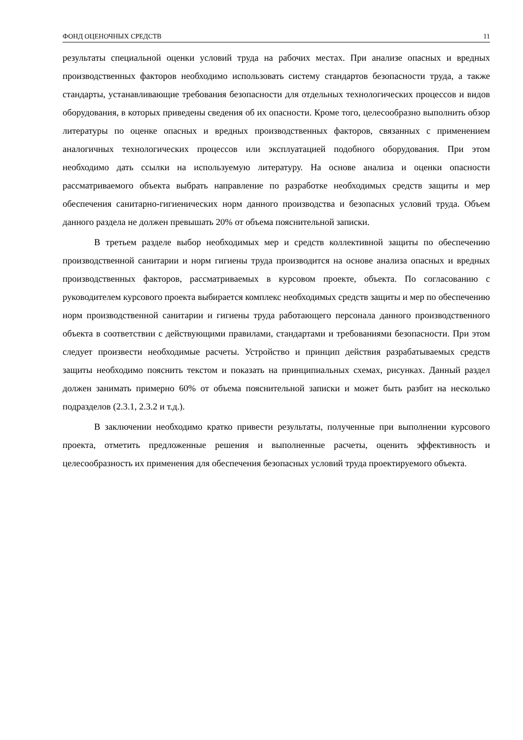ФОНД ОЦЕНОЧНЫХ СРЕДСТВ 11
результаты специальной оценки условий труда на рабочих местах. При анализе опасных и вредных производственных факторов необходимо использовать систему стандартов безопасности труда, а также стандарты, устанавливающие требования безопасности для отдельных технологических процессов и видов оборудования, в которых приведены сведения об их опасности. Кроме того, целесообразно выполнить обзор литературы по оценке опасных и вредных производственных факторов, связанных с применением аналогичных технологических процессов или эксплуатацией подобного оборудования. При этом необходимо дать ссылки на используемую литературу. На основе анализа и оценки опасности рассматриваемого объекта выбрать направление по разработке необходимых средств защиты и мер обеспечения санитарно-гигиенических норм данного производства и безопасных условий труда. Объем данного раздела не должен превышать 20% от объема пояснительной записки.
В третьем разделе выбор необходимых мер и средств коллективной защиты по обеспечению производственной санитарии и норм гигиены труда производится на основе анализа опасных и вредных производственных факторов, рассматриваемых в курсовом проекте, объекта. По согласованию с руководителем курсового проекта выбирается комплекс необходимых средств защиты и мер по обеспечению норм производственной санитарии и гигиены труда работающего персонала данного производственного объекта в соответствии с действующими правилами, стандартами и требованиями безопасности. При этом следует произвести необходимые расчеты. Устройство и принцип действия разрабатываемых средств защиты необходимо пояснить текстом и показать на принципиальных схемах, рисунках. Данный раздел должен занимать примерно 60% от объема пояснительной записки и может быть разбит на несколько подразделов (2.3.1, 2.3.2 и т.д.).
В заключении необходимо кратко привести результаты, полученные при выполнении курсового проекта, отметить предложенные решения и выполненные расчеты, оценить эффективность и целесообразность их применения для обеспечения безопасных условий труда проектируемого объекта.